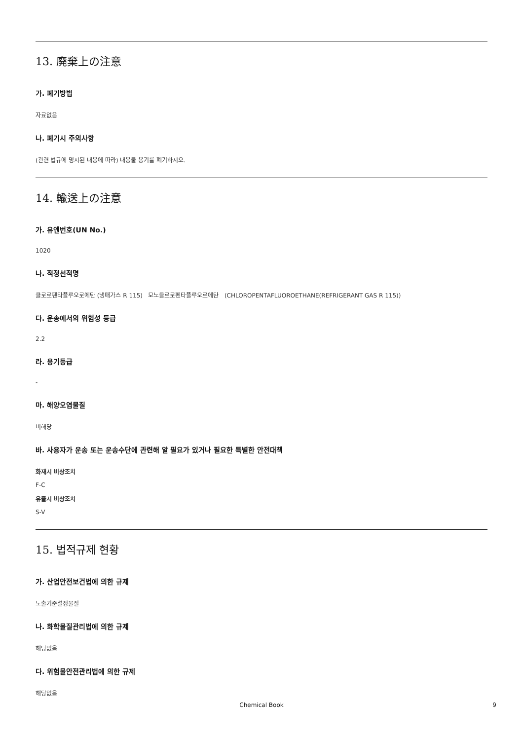13. 廃棄上の注意
가. 폐기방법
자료없음
나. 폐기시 주의사항
(관련 법규에 명시된 내용에 따라) 내용물 용기를 폐기하시오.
14. 輸送上の注意
가. 유엔번호(UN No.)
1020
나. 적정선적명
클로로펜타플루오로에탄 (냉매가스 R 115) 모노클로로펜타플루오로에탄 (CHLOROPENTAFLUOROETHANE(REFRIGERANT GAS R 115))
다. 운송에서의 위험성 등급
2.2
라. 용기등급
-
마. 해양오염물질
비해당
바. 사용자가 운송 또는 운송수단에 관련해 알 필요가 있거나 필요한 특별한 안전대책
화재시 비상조치
F-C
유출시 비상조치
S-V
15. 법적규제 현황
가. 산업안전보건법에 의한 규제
노출기준설정물질
나. 화학물질관리법에 의한 규제
해당없음
다. 위험물안전관리법에 의한 규제
해당없음
Chemical Book 9